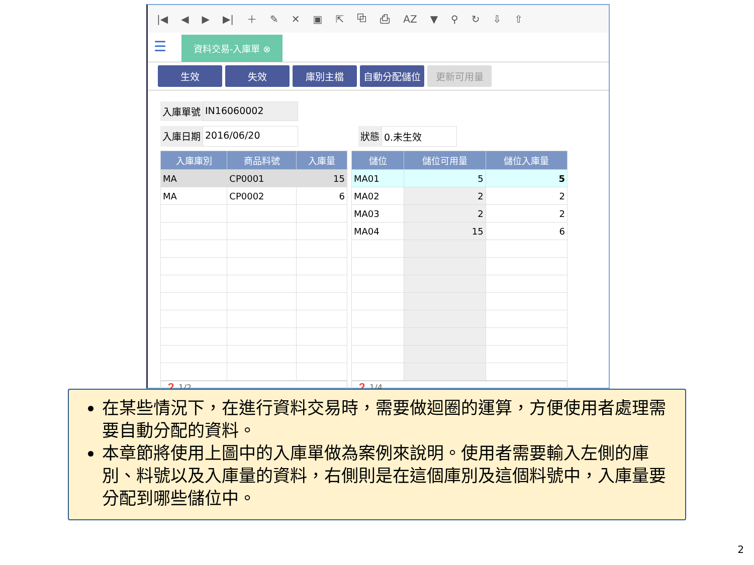|◀ ◀ ▶ ▶| ＋ ✎ ✕ ▣ ⇱ ⧉ ⎙ AZ ▼ ⚲ ↻ ⇩ ⇧
☰
資料交易-入庫單 ⊗
生效 失效 庫別主檔 自動分配儲位 更新可用量
入庫單號 IN16060002
入庫日期 2016/06/20 狀態 0.未生效
| 入庫庫別 | 商品料號 | 入庫量 |
| --- | --- | --- |
| MA | CP0001 | 15 |
| MA | CP0002 | 6 |
❓ 1/2
| 儲位 | 儲位可用量 | 儲位入庫量 |
| --- | --- | --- |
| MA01 | 5 | 5 |
| MA02 | 2 | 2 |
| MA03 | 2 | 2 |
| MA04 | 15 | 6 |
❓ 1/4
在某些情況下，在進行資料交易時，需要做迴圈的運算，方便使用者處理需要自動分配的資料。
本章節將使用上圖中的入庫單做為案例來說明。使用者需要輸入左側的庫別、料號以及入庫量的資料，右側則是在這個庫別及這個料號中，入庫量要分配到哪些儲位中。
2